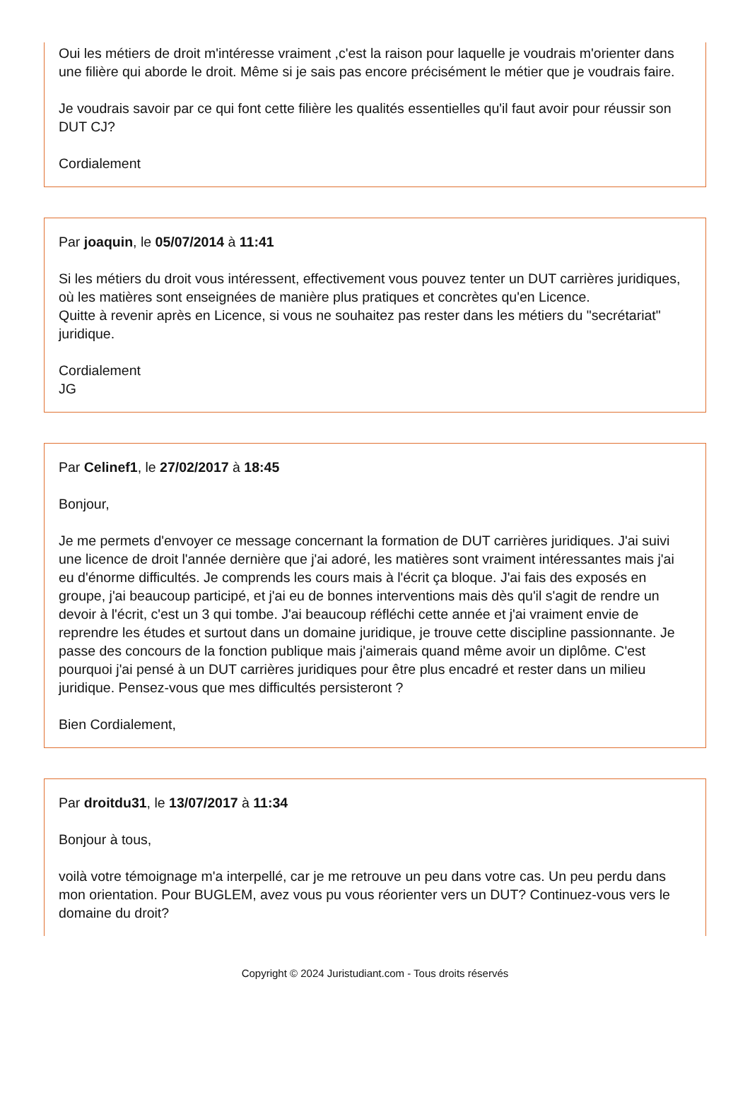Oui les métiers de droit m'intéresse vraiment ,c'est la raison pour laquelle je voudrais m'orienter dans une filière qui aborde le droit. Même si je sais pas encore précisément le métier que je voudrais faire.
Je voudrais savoir par ce qui font cette filière les qualités essentielles qu'il faut avoir pour réussir son DUT CJ?
Cordialement
Par joaquin, le 05/07/2014 à 11:41
Si les métiers du droit vous intéressent, effectivement vous pouvez tenter un DUT carrières juridiques, où les matières sont enseignées de manière plus pratiques et concrètes qu'en Licence.
Quitte à revenir après en Licence, si vous ne souhaitez pas rester dans les métiers du "secrétariat" juridique.
Cordialement
JG
Par Celinef1, le 27/02/2017 à 18:45
Bonjour,
Je me permets d'envoyer ce message concernant la formation de DUT carrières juridiques. J'ai suivi une licence de droit l'année dernière que j'ai adoré, les matières sont vraiment intéressantes mais j'ai eu d'énorme difficultés. Je comprends les cours mais à l'écrit ça bloque. J'ai fais des exposés en groupe, j'ai beaucoup participé, et j'ai eu de bonnes interventions mais dès qu'il s'agit de rendre un devoir à l'écrit, c'est un 3 qui tombe. J'ai beaucoup réfléchi cette année et j'ai vraiment envie de reprendre les études et surtout dans un domaine juridique, je trouve cette discipline passionnante. Je passe des concours de la fonction publique mais j'aimerais quand même avoir un diplôme. C'est pourquoi j'ai pensé à un DUT carrières juridiques pour être plus encadré et rester dans un milieu juridique. Pensez-vous que mes difficultés persisteront ?
Bien Cordialement,
Par droitdu31, le 13/07/2017 à 11:34
Bonjour à tous,
voilà votre témoignage m'a interpellé, car je me retrouve un peu dans votre cas. Un peu perdu dans mon orientation. Pour BUGLEM, avez vous pu vous réorienter vers un DUT? Continuez-vous vers le domaine du droit?
Copyright © 2024 Juristudiant.com - Tous droits réservés